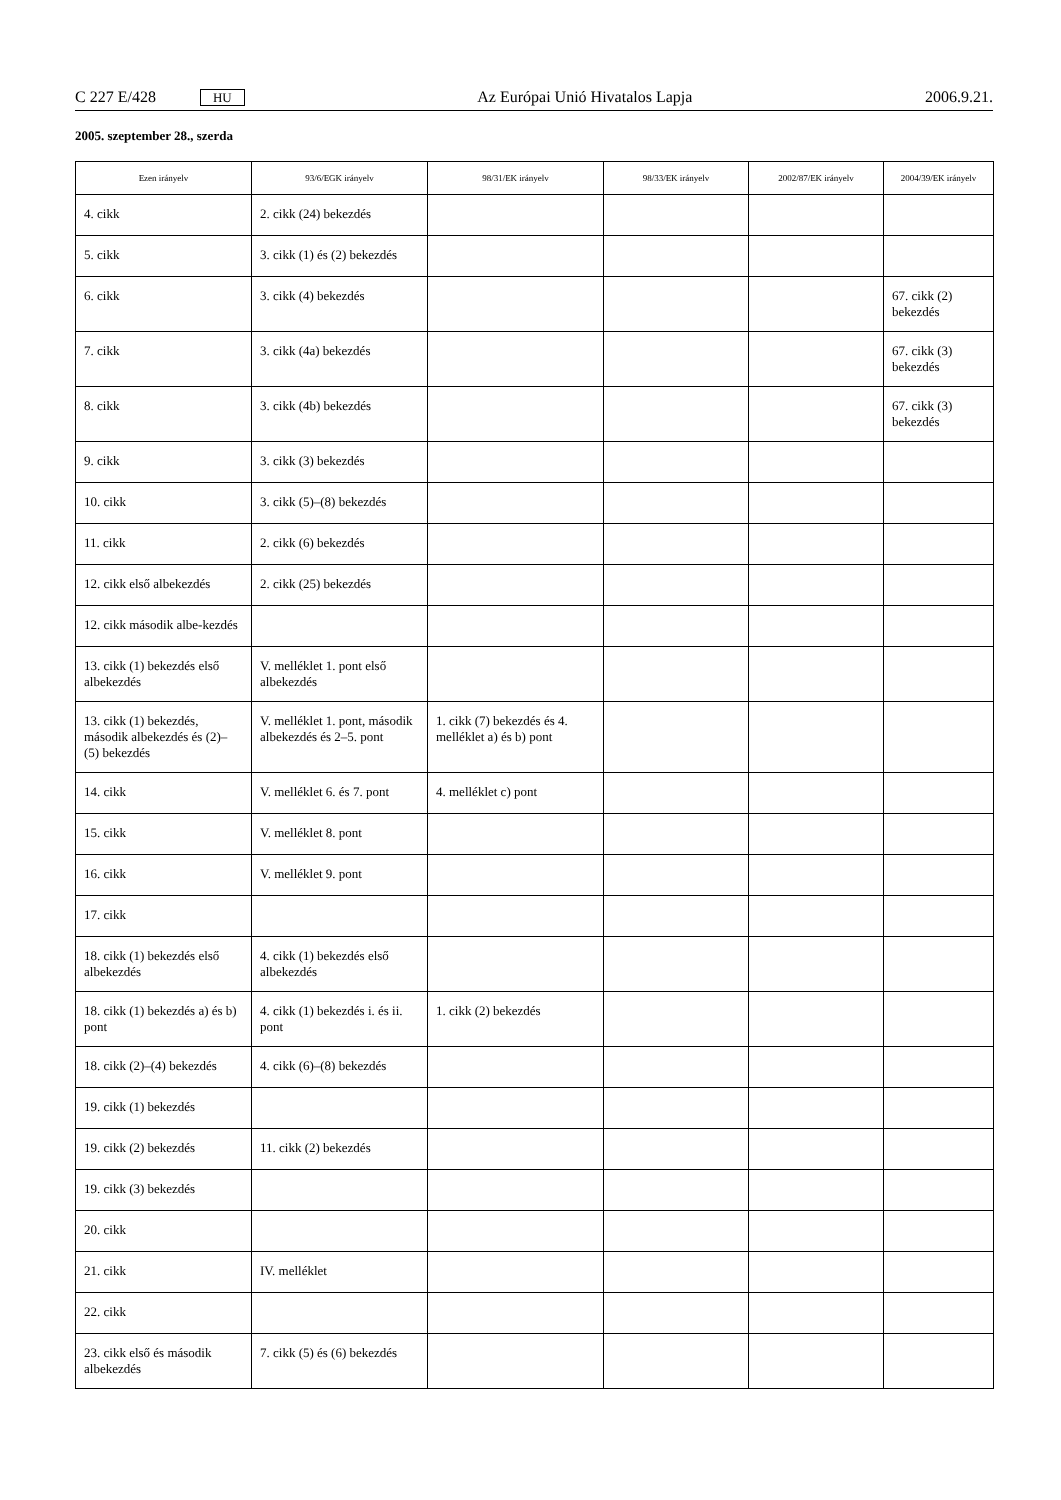C 227 E/428 HU Az Európai Unió Hivatalos Lapja 2006.9.21.
2005. szeptember 28., szerda
| Ezen irányelv | 93/6/EGK irányelv | 98/31/EK irányelv | 98/33/EK irányelv | 2002/87/EK irányelv | 2004/39/EK irányelv |
| --- | --- | --- | --- | --- | --- |
| 4. cikk | 2. cikk (24) bekezdés | | | | |
| 5. cikk | 3. cikk (1) és (2) bekezdés | | | | |
| 6. cikk | 3. cikk (4) bekezdés | | | | 67. cikk (2) bekezdés |
| 7. cikk | 3. cikk (4a) bekezdés | | | | 67. cikk (3) bekezdés |
| 8. cikk | 3. cikk (4b) bekezdés | | | | 67. cikk (3) bekezdés |
| 9. cikk | 3. cikk (3) bekezdés | | | | |
| 10. cikk | 3. cikk (5)–(8) bekezdés | | | | |
| 11. cikk | 2. cikk (6) bekezdés | | | | |
| 12. cikk első albekezdés | 2. cikk (25) bekezdés | | | | |
| 12. cikk második albe-kezdés | | | | | |
| 13. cikk (1) bekezdés első albekezdés | V. melléklet 1. pont első albekezdés | | | | |
| 13. cikk (1) bekezdés, második albekezdés és (2)– (5) bekezdés | V. melléklet 1. pont, második albekezdés és 2–5. pont | 1. cikk (7) bekezdés és 4. melléklet a) és b) pont | | | |
| 14. cikk | V. melléklet 6. és 7. pont | 4. melléklet c) pont | | | |
| 15. cikk | V. melléklet 8. pont | | | | |
| 16. cikk | V. melléklet 9. pont | | | | |
| 17. cikk | | | | | |
| 18. cikk (1) bekezdés első albekezdés | 4. cikk (1) bekezdés első albekezdés | | | | |
| 18. cikk (1) bekezdés a) és b) pont | 4. cikk (1) bekezdés i. és ii. pont | 1. cikk (2) bekezdés | | | |
| 18. cikk (2)–(4) bekezdés | 4. cikk (6)–(8) bekezdés | | | | |
| 19. cikk (1) bekezdés | | | | | |
| 19. cikk (2) bekezdés | 11. cikk (2) bekezdés | | | | |
| 19. cikk (3) bekezdés | | | | | |
| 20. cikk | | | | | |
| 21. cikk | IV. melléklet | | | | |
| 22. cikk | | | | | |
| 23. cikk első és második albekezdés | 7. cikk (5) és (6) bekezdés | | | | |